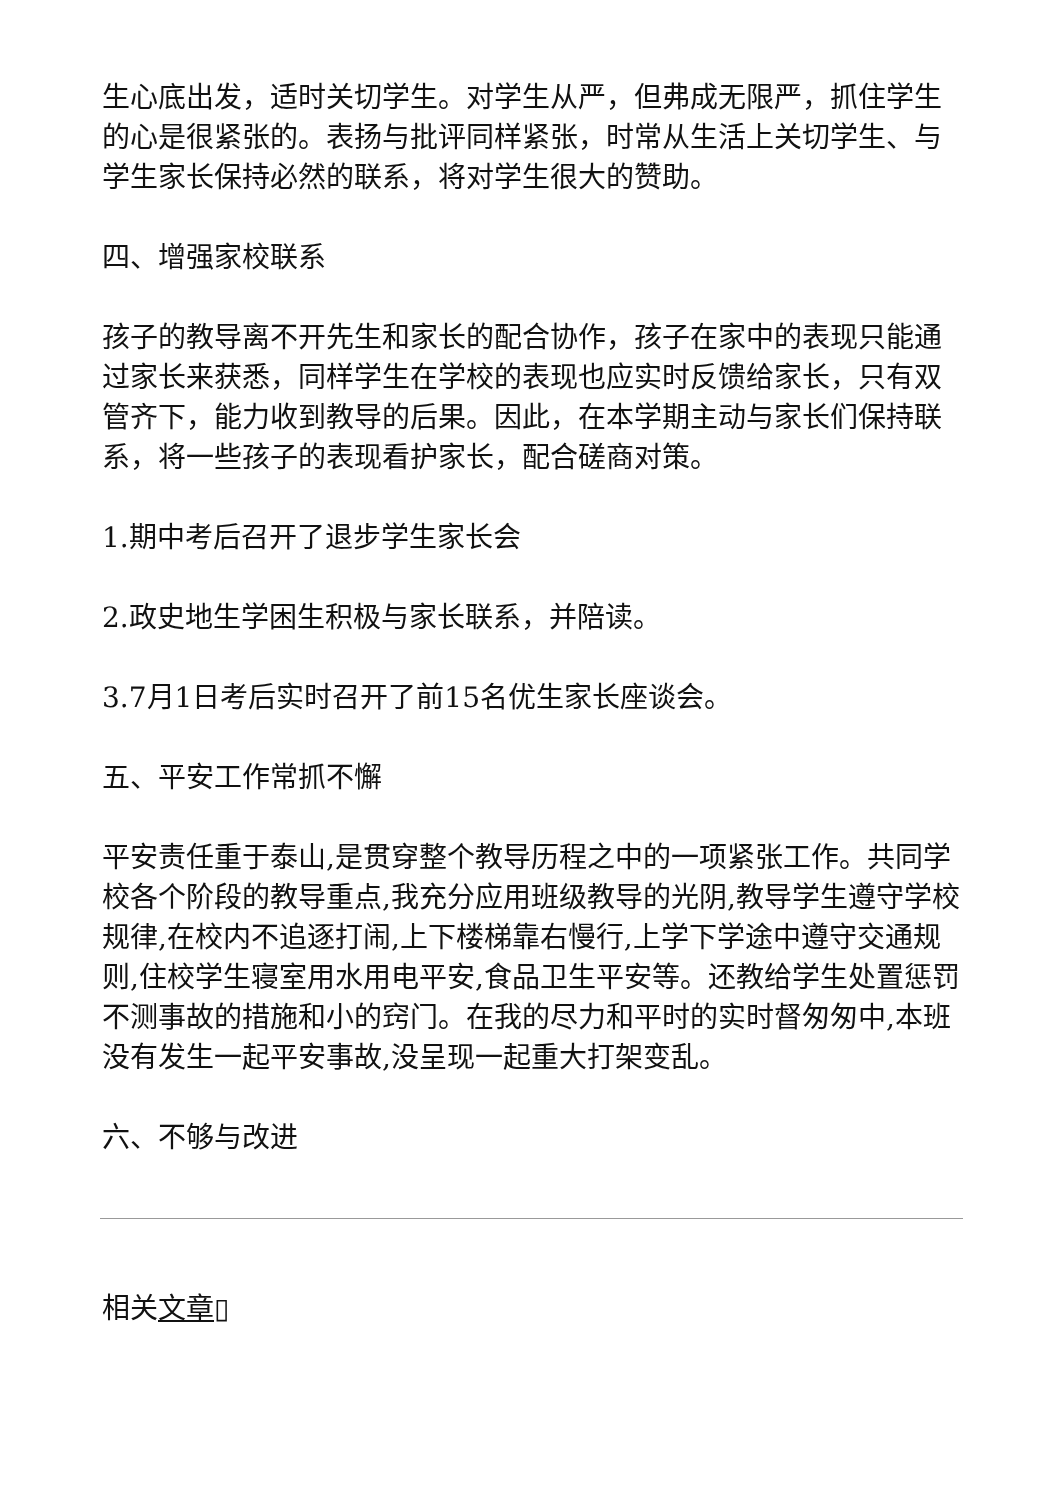生心底出发，适时关切学生。对学生从严，但弗成无限严，抓住学生的心是很紧张的。表扬与批评同样紧张，时常从生活上关切学生、与学生家长保持必然的联系，将对学生很大的赞助。
四、增强家校联系
孩子的教导离不开先生和家长的配合协作，孩子在家中的表现只能通过家长来获悉，同样学生在学校的表现也应实时反馈给家长，只有双管齐下，能力收到教导的后果。因此，在本学期主动与家长们保持联系，将一些孩子的表现看护家长，配合磋商对策。
1.期中考后召开了退步学生家长会
2.政史地生学困生积极与家长联系，并陪读。
3.7月1日考后实时召开了前15名优生家长座谈会。
五、平安工作常抓不懈
平安责任重于泰山,是贯穿整个教导历程之中的一项紧张工作。共同学校各个阶段的教导重点,我充分应用班级教导的光阴,教导学生遵守学校规律,在校内不追逐打闹,上下楼梯靠右慢行,上学下学途中遵守交通规则,住校学生寝室用水用电平安,食品卫生平安等。还教给学生处置惩罚不测事故的措施和小的窍门。在我的尽力和平时的实时督匆匆中,本班没有发生一起平安事故,没呈现一起重大打架变乱。
六、不够与改进
相关文章▯